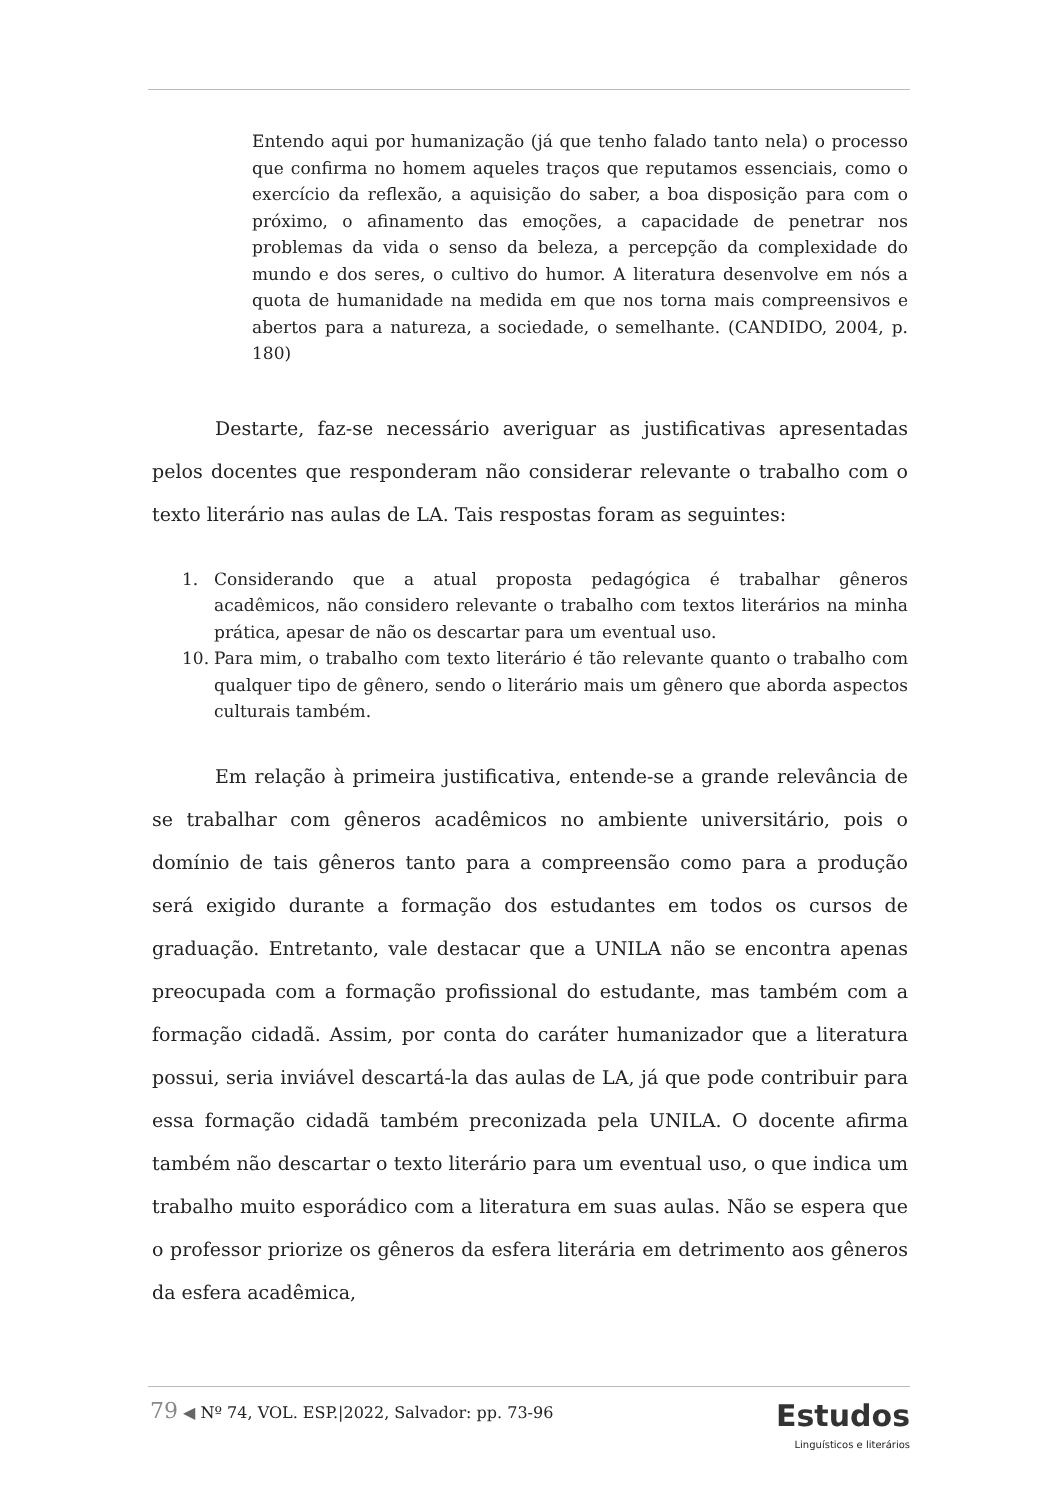Entendo aqui por humanização (já que tenho falado tanto nela) o processo que confirma no homem aqueles traços que reputamos essenciais, como o exercício da reflexão, a aquisição do saber, a boa disposição para com o próximo, o afinamento das emoções, a capacidade de penetrar nos problemas da vida o senso da beleza, a percepção da complexidade do mundo e dos seres, o cultivo do humor. A literatura desenvolve em nós a quota de humanidade na medida em que nos torna mais compreensivos e abertos para a natureza, a sociedade, o semelhante. (CANDIDO, 2004, p. 180)
Destarte, faz-se necessário averiguar as justificativas apresentadas pelos docentes que responderam não considerar relevante o trabalho com o texto literário nas aulas de LA. Tais respostas foram as seguintes:
1. Considerando que a atual proposta pedagógica é trabalhar gêneros acadêmicos, não considero relevante o trabalho com textos literários na minha prática, apesar de não os descartar para um eventual uso.
10. Para mim, o trabalho com texto literário é tão relevante quanto o trabalho com qualquer tipo de gênero, sendo o literário mais um gênero que aborda aspectos culturais também.
Em relação à primeira justificativa, entende-se a grande relevância de se trabalhar com gêneros acadêmicos no ambiente universitário, pois o domínio de tais gêneros tanto para a compreensão como para a produção será exigido durante a formação dos estudantes em todos os cursos de graduação. Entretanto, vale destacar que a UNILA não se encontra apenas preocupada com a formação profissional do estudante, mas também com a formação cidadã. Assim, por conta do caráter humanizador que a literatura possui, seria inviável descartá-la das aulas de LA, já que pode contribuir para essa formação cidadã também preconizada pela UNILA. O docente afirma também não descartar o texto literário para um eventual uso, o que indica um trabalho muito esporádico com a literatura em suas aulas. Não se espera que o professor priorize os gêneros da esfera literária em detrimento aos gêneros da esfera acadêmica,
79 ◀ Nº 74, VOL. ESP.|2022, Salvador: pp. 73-96
Estudos
Linguísticos e literários